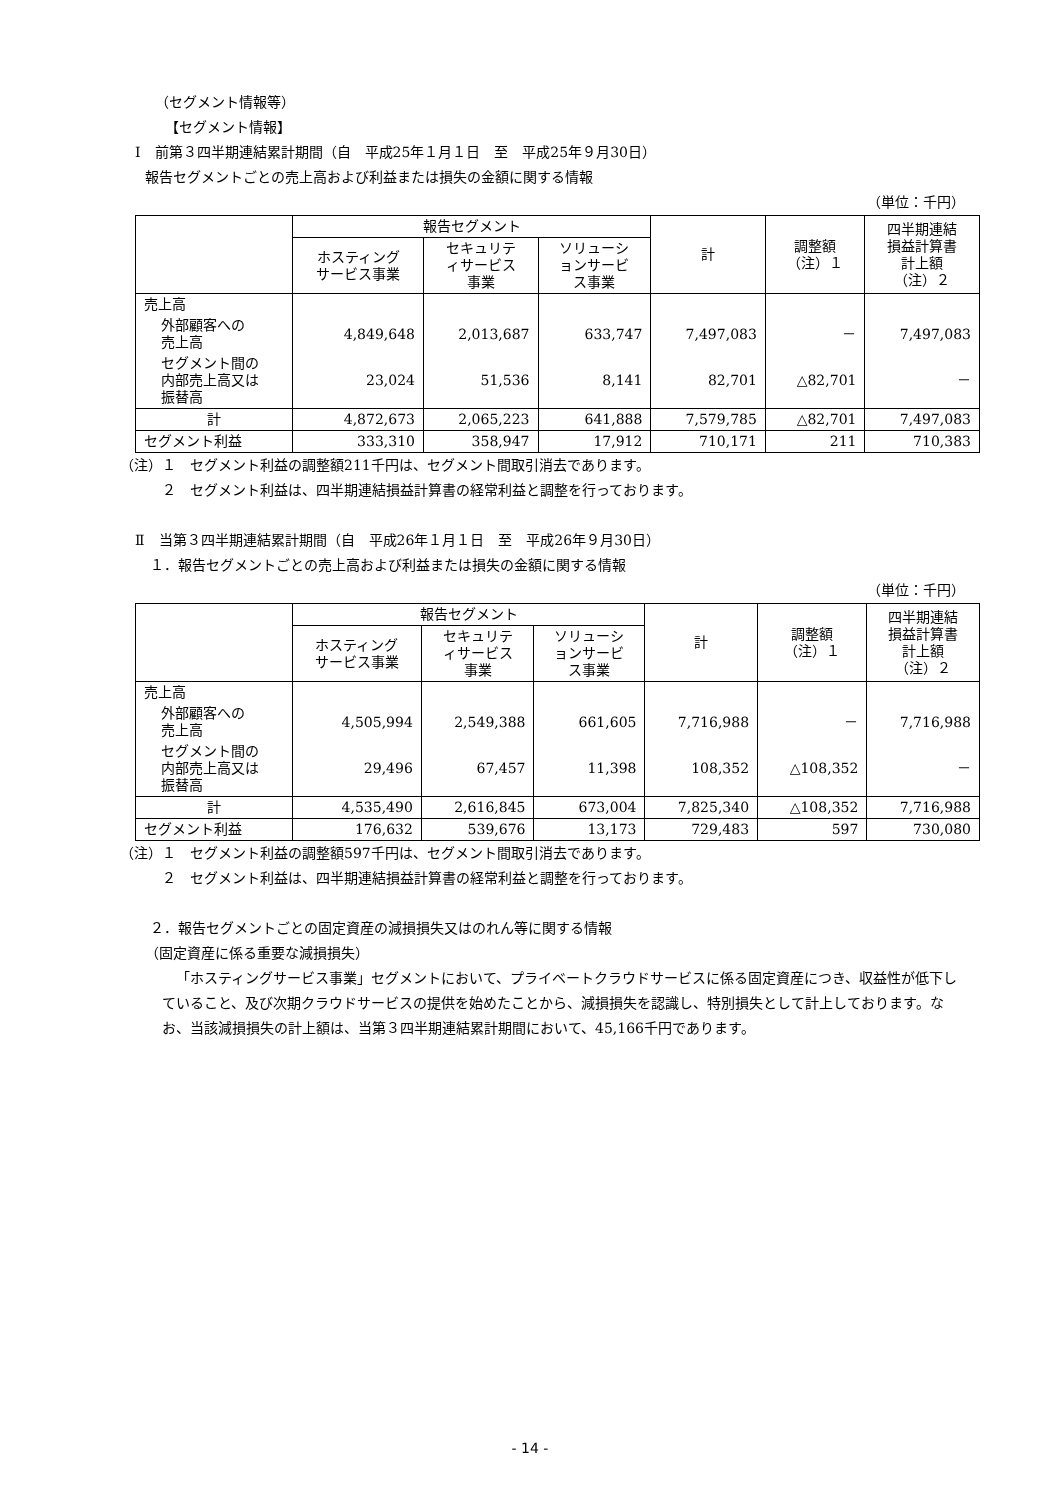（セグメント情報等）
【セグメント情報】
Ⅰ　前第３四半期連結累計期間（自　平成25年１月１日　至　平成25年９月30日）
報告セグメントごとの売上高および利益または損失の金額に関する情報
（単位：千円）
| | 報告セグメント | | | 計 | 調整額 （注）１ | 四半期連結 損益計算書 計上額 （注）２ |
| --- | --- | --- | --- | --- | --- | --- |
| | ホスティング サービス事業 | セキュリテ ィサービス 事業 | ソリューシ ョンサービ ス事業 | | | |
| 売上高 | | | | | | |
| 外部顧客への 売上高 | 4,849,648 | 2,013,687 | 633,747 | 7,497,083 | － | 7,497,083 |
| セグメント間の 内部売上高又は 振替高 | 23,024 | 51,536 | 8,141 | 82,701 | △82,701 | － |
| 計 | 4,872,673 | 2,065,223 | 641,888 | 7,579,785 | △82,701 | 7,497,083 |
| セグメント利益 | 333,310 | 358,947 | 17,912 | 710,171 | 211 | 710,383 |
（注）１　セグメント利益の調整額211千円は、セグメント間取引消去であります。
２　セグメント利益は、四半期連結損益計算書の経常利益と調整を行っております。
Ⅱ　当第３四半期連結累計期間（自　平成26年１月１日　至　平成26年９月30日）
１．報告セグメントごとの売上高および利益または損失の金額に関する情報
（単位：千円）
| | 報告セグメント | | | 計 | 調整額 （注）１ | 四半期連結 損益計算書 計上額 （注）２ |
| --- | --- | --- | --- | --- | --- | --- |
| | ホスティング サービス事業 | セキュリテ ィサービス 事業 | ソリューシ ョンサービ ス事業 | | | |
| 売上高 | | | | | | |
| 外部顧客への 売上高 | 4,505,994 | 2,549,388 | 661,605 | 7,716,988 | － | 7,716,988 |
| セグメント間の 内部売上高又は 振替高 | 29,496 | 67,457 | 11,398 | 108,352 | △108,352 | － |
| 計 | 4,535,490 | 2,616,845 | 673,004 | 7,825,340 | △108,352 | 7,716,988 |
| セグメント利益 | 176,632 | 539,676 | 13,173 | 729,483 | 597 | 730,080 |
（注）１　セグメント利益の調整額597千円は、セグメント間取引消去であります。
２　セグメント利益は、四半期連結損益計算書の経常利益と調整を行っております。
２．報告セグメントごとの固定資産の減損損失又はのれん等に関する情報
（固定資産に係る重要な減損損失）
「ホスティングサービス事業」セグメントにおいて、プライベートクラウドサービスに係る固定資産につき、収益性が低下していること、及び次期クラウドサービスの提供を始めたことから、減損損失を認識し、特別損失として計上しております。なお、当該減損損失の計上額は、当第３四半期連結累計期間において、45,166千円であります。
- 14 -